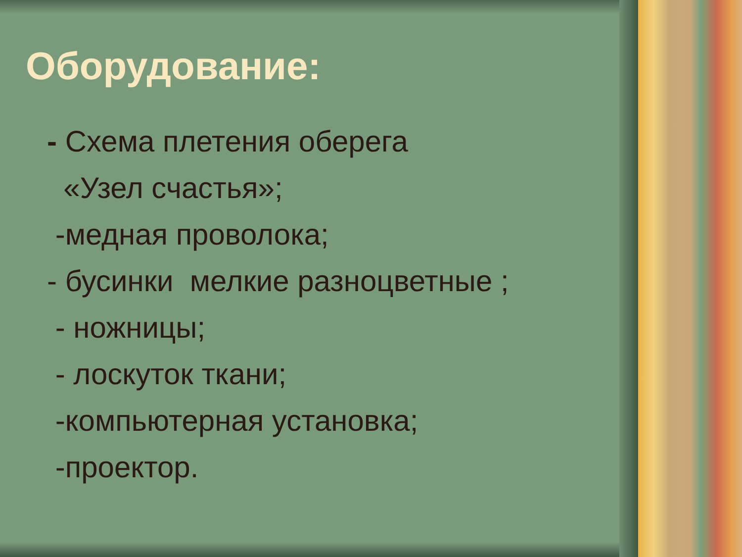Оборудование:
- Схема плетения оберега
«Узел счастья»;
-медная проволока;
- бусинки мелкие разноцветные ;
- ножницы;
- лоскуток ткани;
-компьютерная установка;
-проектор.